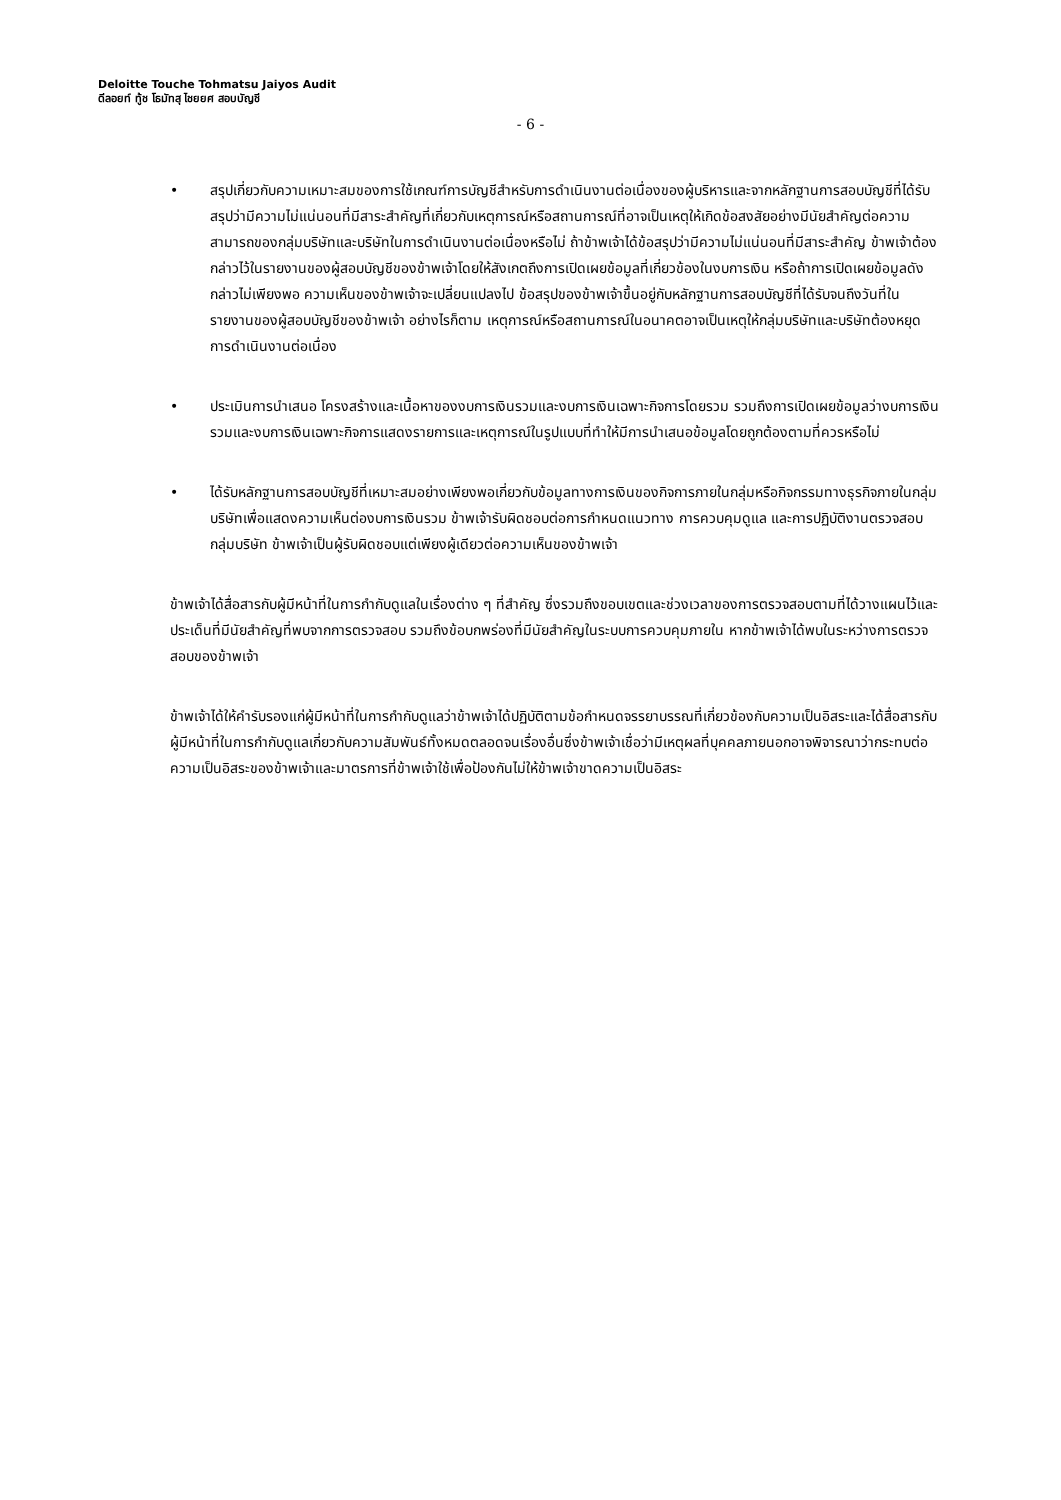Deloitte Touche Tohmatsu Jaiyos Audit
ดีลอยท์ ทู้ช โธมัทสุ ไชยยศ สอบบัญชี
- 6 -
• สรุปเกี่ยวกับความเหมาะสมของการใช้เกณฑ์การบัญชีสำหรับการดำเนินงานต่อเนื่องของผู้บริหารและจากหลักฐานการสอบบัญชีที่ได้รับ สรุปว่ามีความไม่แน่นอนที่มีสาระสำคัญที่เกี่ยวกับเหตุการณ์หรือสถานการณ์ที่อาจเป็นเหตุให้เกิดข้อสงสัยอย่างมีนัยสำคัญต่อความสามารถของกลุ่มบริษัทและบริษัทในการดำเนินงานต่อเนื่องหรือไม่ ถ้าข้าพเจ้าได้ข้อสรุปว่ามีความไม่แน่นอนที่มีสาระสำคัญ ข้าพเจ้าต้องกล่าวไว้ในรายงานของผู้สอบบัญชีของข้าพเจ้าโดยให้สังเกตถึงการเปิดเผยข้อมูลที่เกี่ยวข้องในงบการเงิน หรือถ้าการเปิดเผยข้อมูลดังกล่าวไม่เพียงพอ ความเห็นของข้าพเจ้าจะเปลี่ยนแปลงไป ข้อสรุปของข้าพเจ้าขึ้นอยู่กับหลักฐานการสอบบัญชีที่ได้รับจนถึงวันที่ในรายงานของผู้สอบบัญชีของข้าพเจ้า อย่างไรก็ตาม เหตุการณ์หรือสถานการณ์ในอนาคตอาจเป็นเหตุให้กลุ่มบริษัทและบริษัทต้องหยุดการดำเนินงานต่อเนื่อง
• ประเมินการนำเสนอ โครงสร้างและเนื้อหาของงบการเงินรวมและงบการเงินเฉพาะกิจการโดยรวม รวมถึงการเปิดเผยข้อมูลว่างบการเงินรวมและงบการเงินเฉพาะกิจการแสดงรายการและเหตุการณ์ในรูปแบบที่ทำให้มีการนำเสนอข้อมูลโดยถูกต้องตามที่ควรหรือไม่
• ได้รับหลักฐานการสอบบัญชีที่เหมาะสมอย่างเพียงพอเกี่ยวกับข้อมูลทางการเงินของกิจการภายในกลุ่มหรือกิจกรรมทางธุรกิจภายในกลุ่มบริษัทเพื่อแสดงความเห็นต่องบการเงินรวม ข้าพเจ้ารับผิดชอบต่อการกำหนดแนวทาง การควบคุมดูแล และการปฏิบัติงานตรวจสอบกลุ่มบริษัท ข้าพเจ้าเป็นผู้รับผิดชอบแต่เพียงผู้เดียวต่อความเห็นของข้าพเจ้า
ข้าพเจ้าได้สื่อสารกับผู้มีหน้าที่ในการกำกับดูแลในเรื่องต่าง ๆ ที่สำคัญ ซึ่งรวมถึงขอบเขตและช่วงเวลาของการตรวจสอบตามที่ได้วางแผนไว้และประเด็นที่มีนัยสำคัญที่พบจากการตรวจสอบ รวมถึงข้อบกพร่องที่มีนัยสำคัญในระบบการควบคุมภายใน หากข้าพเจ้าได้พบในระหว่างการตรวจสอบของข้าพเจ้า
ข้าพเจ้าได้ให้คำรับรองแก่ผู้มีหน้าที่ในการกำกับดูแลว่าข้าพเจ้าได้ปฏิบัติตามข้อกำหนดจรรยาบรรณที่เกี่ยวข้องกับความเป็นอิสระและได้สื่อสารกับผู้มีหน้าที่ในการกำกับดูแลเกี่ยวกับความสัมพันธ์ทั้งหมดตลอดจนเรื่องอื่นซึ่งข้าพเจ้าเชื่อว่ามีเหตุผลที่บุคคลภายนอกอาจพิจารณาว่ากระทบต่อความเป็นอิสระของข้าพเจ้าและมาตรการที่ข้าพเจ้าใช้เพื่อป้องกันไม่ให้ข้าพเจ้าขาดความเป็นอิสระ